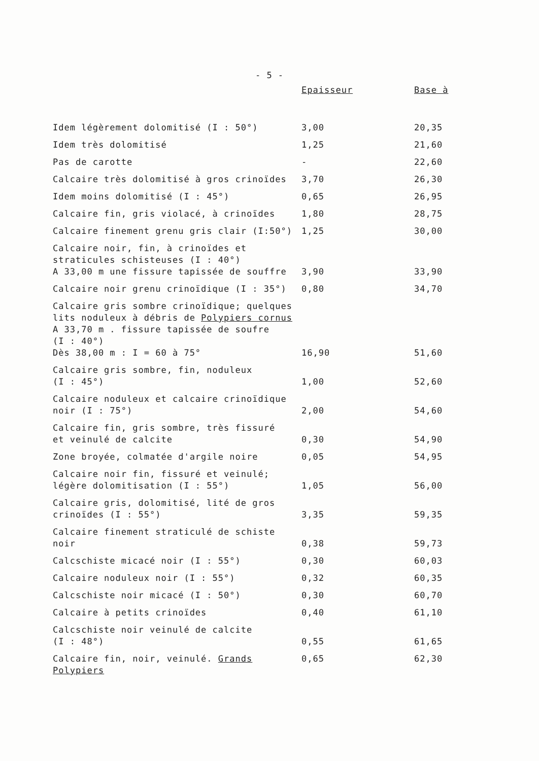- 5 -
| | Epaisseur | Base à |
| --- | --- | --- |
| Idem légèrement dolomitisé (I : 50°) | 3,00 | 20,35 |
| Idem très dolomitisé | 1,25 | 21,60 |
| Pas de carotte | - | 22,60 |
| Calcaire très dolomitisé à gros crinoïdes | 3,70 | 26,30 |
| Idem moins dolomitisé (I : 45°) | 0,65 | 26,95 |
| Calcaire fin, gris violacé, à crinoïdes | 1,80 | 28,75 |
| Calcaire finement grenu gris clair (I:50°) | 1,25 | 30,00 |
| Calcaire noir, fin, à crinoïdes et straticules schisteuses (I : 40°) A 33,00 m une fissure tapissée de souffre | 3,90 | 33,90 |
| Calcaire noir grenu crinoïdique (I : 35°) | 0,80 | 34,70 |
| Calcaire gris sombre crinoïdique; quelques lits noduleux à débris de Polypiers cornus A 33,70 m . fissure tapissée de soufre (I : 40°) Dès 38,00 m : I = 60 à 75° | 16,90 | 51,60 |
| Calcaire gris sombre, fin, noduleux (I : 45°) | 1,00 | 52,60 |
| Calcaire noduleux et calcaire crinoïdique noir (I : 75°) | 2,00 | 54,60 |
| Calcaire fin, gris sombre, très fissuré et veinulé de calcite | 0,30 | 54,90 |
| Zone broyée, colmatée d'argile noire | 0,05 | 54,95 |
| Calcaire noir fin, fissuré et veinulé; légère dolomitisation (I : 55°) | 1,05 | 56,00 |
| Calcaire gris, dolomitisé, lité de gros crinoïdes (I : 55°) | 3,35 | 59,35 |
| Calcaire finement straticulé de schiste noir | 0,38 | 59,73 |
| Calcschiste micacé noir (I : 55°) | 0,30 | 60,03 |
| Calcaire noduleux noir (I : 55°) | 0,32 | 60,35 |
| Calcschiste noir micacé (I : 50°) | 0,30 | 60,70 |
| Calcaire à petits crinoïdes | 0,40 | 61,10 |
| Calcschiste noir veinulé de calcite (I : 48°) | 0,55 | 61,65 |
| Calcaire fin, noir, veinulé. Grands Polypiers | 0,65 | 62,30 |